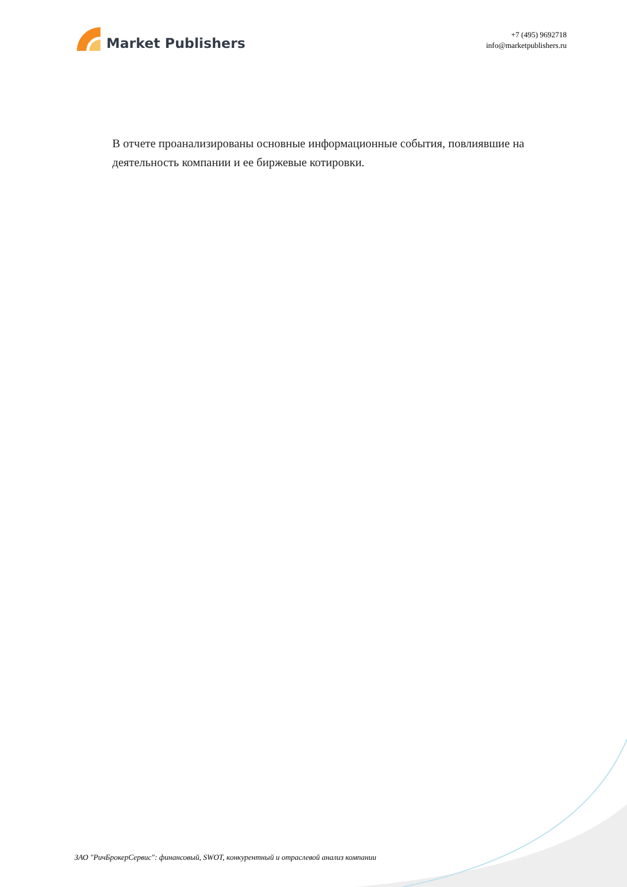Market Publishers
+7 (495) 9692718
info@marketpublishers.ru
В отчете проанализированы основные информационные события, повлиявшие на деятельность компании и ее биржевые котировки.
ЗАО "РичБрокерСервис": финансовый, SWOT, конкурентный и отраслевой анализ компании